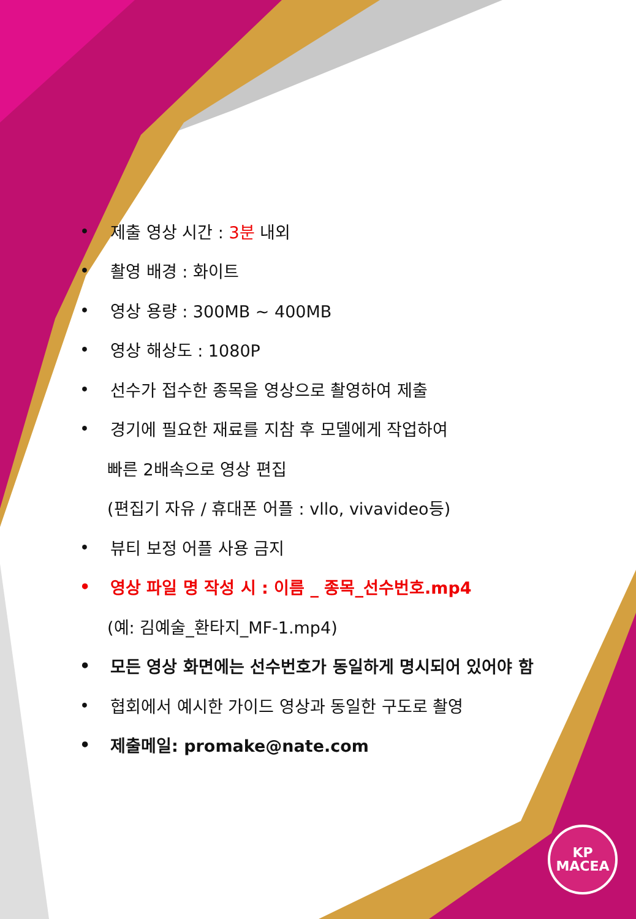• 제출 영상 시간 : 3분 내외
• 촬영 배경 : 화이트
• 영상 용량 : 300MB ~ 400MB
• 영상 해상도 : 1080P
• 선수가 접수한 종목을 영상으로 촬영하여 제출
• 경기에 필요한 재료를 지참 후 모델에게 작업하여
빠른 2배속으로 영상 편집
(편집기 자유 / 휴대폰 어플 : vllo, vivavideo등)
• 뷰티 보정 어플 사용 금지
• 영상 파일 명 작성 시 : 이름 _ 종목_선수번호.mp4
(예: 김예술_환타지_MF-1.mp4)
• 모든 영상 화면에는 선수번호가 동일하게 명시되어 있어야 함
• 협회에서 예시한 가이드 영상과 동일한 구도로 촬영
• 제출메일: promake@nate.com
KP
MACEA